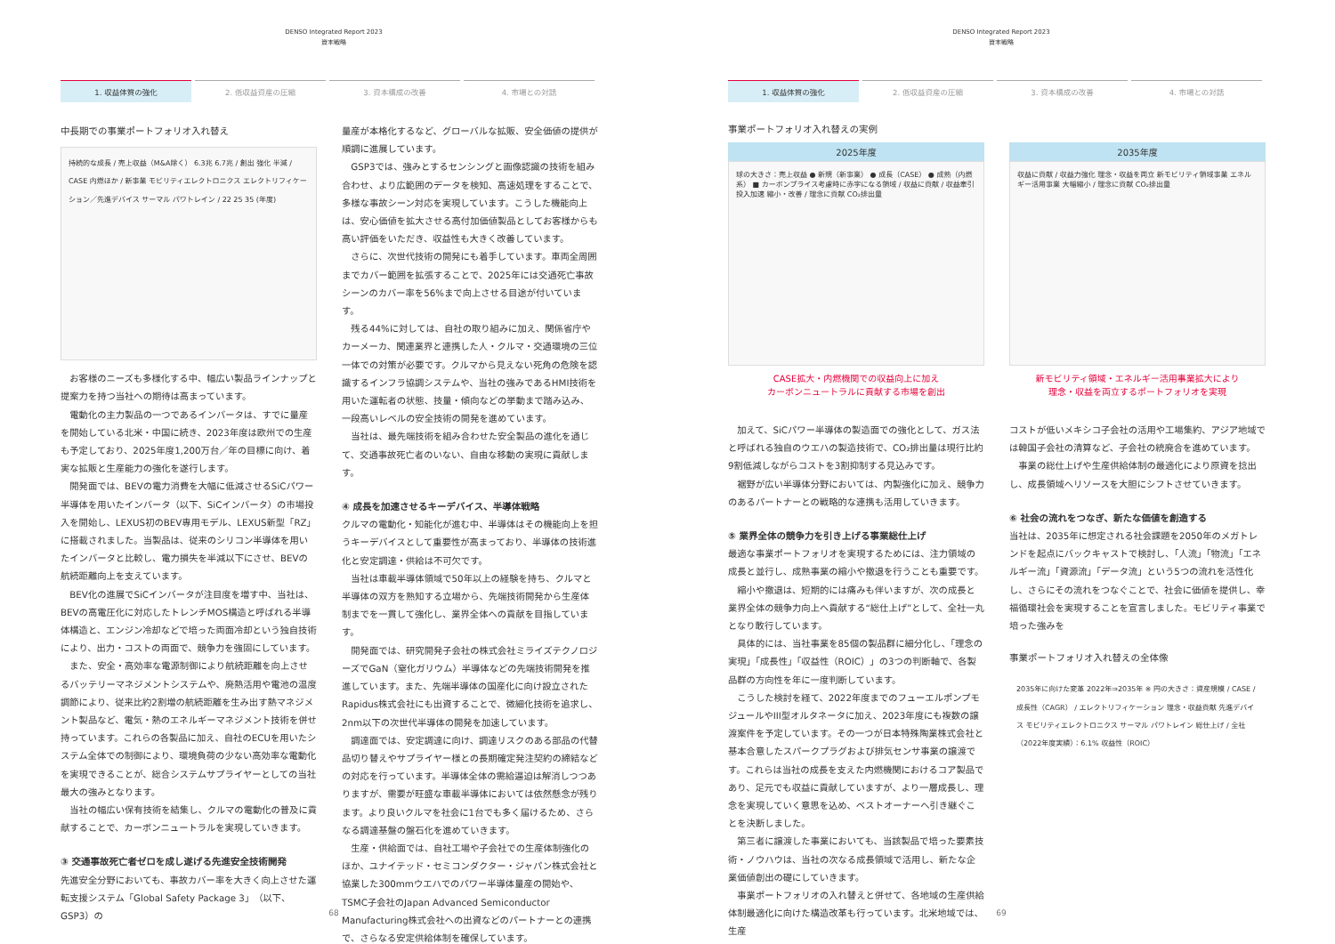DENSO Integrated Report 2023
資本戦略
1. 収益体質の強化 2. 低収益資産の圧縮 3. 資本構成の改善 4. 市場との対話
中長期での事業ポートフォリオ入れ替え
持続的な成長 / 売上収益（M&A除く） 6.3兆 6.7兆 / 創出 強化 半減 / CASE 内燃ほか / 新事業 モビリティエレクトロニクス エレクトリフィケーション／先進デバイス サーマル パワトレイン / 22 25 35 (年度)
お客様のニーズも多様化する中、幅広い製品ラインナップと提案力を持つ当社への期待は高まっています。
電動化の主力製品の一つであるインバータは、すでに量産を開始している北米・中国に続き、2023年度は欧州での生産も予定しており、2025年度1,200万台／年の目標に向け、着実な拡販と生産能力の強化を遂行します。
開発面では、BEVの電力消費を大幅に低減させるSiCパワー半導体を用いたインバータ（以下、SiCインバータ）の市場投入を開始し、LEXUS初のBEV専用モデル、LEXUS新型「RZ」に搭載されました。当製品は、従来のシリコン半導体を用いたインバータと比較し、電力損失を半減以下にさせ、BEVの航続距離向上を支えています。
BEV化の進展でSiCインバータが注目度を増す中、当社は、BEVの高電圧化に対応したトレンチMOS構造と呼ばれる半導体構造と、エンジン冷却などで培った両面冷却という独自技術により、出力・コストの両面で、競争力を強固にしています。
また、安全・高効率な電源制御により航続距離を向上させるバッテリーマネジメントシステムや、廃熱活用や電池の温度調節により、従来比約2割増の航続距離を生み出す熱マネジメント製品など、電気・熱のエネルギーマネジメント技術を併せ持っています。これらの各製品に加え、自社のECUを用いたシステム全体での制御により、環境負荷の少ない高効率な電動化を実現できることが、総合システムサプライヤーとしての当社最大の強みとなります。
当社の幅広い保有技術を結集し、クルマの電動化の普及に貢献することで、カーボンニュートラルを実現していきます。
③ 交通事故死亡者ゼロを成し遂げる先進安全技術開発
先進安全分野においても、事故カバー率を大きく向上させた運転支援システム「Global Safety Package 3」（以下、GSP3）の
量産が本格化するなど、グローバルな拡販、安全価値の提供が順調に進展しています。
GSP3では、強みとするセンシングと画像認識の技術を組み合わせ、より広範囲のデータを検知、高速処理をすることで、多様な事故シーン対応を実現しています。こうした機能向上は、安心価値を拡大させる高付加価値製品としてお客様からも高い評価をいただき、収益性も大きく改善しています。
さらに、次世代技術の開発にも着手しています。車両全周囲までカバー範囲を拡張することで、2025年には交通死亡事故シーンのカバー率を56%まで向上させる目途が付いています。
残る44%に対しては、自社の取り組みに加え、関係省庁やカーメーカ、関連業界と連携した人・クルマ・交通環境の三位一体での対策が必要です。クルマから見えない死角の危険を認識するインフラ協調システムや、当社の強みであるHMI技術を用いた運転者の状態、技量・傾向などの挙動まで踏み込み、一段高いレベルの安全技術の開発を進めています。
当社は、最先端技術を組み合わせた安全製品の進化を通じて、交通事故死亡者のいない、自由な移動の実現に貢献します。
④ 成長を加速させるキーデバイス、半導体戦略
クルマの電動化・知能化が進む中、半導体はその機能向上を担うキーデバイスとして重要性が高まっており、半導体の技術進化と安定調達・供給は不可欠です。
当社は車載半導体領域で50年以上の経験を持ち、クルマと半導体の双方を熟知する立場から、先端技術開発から生産体制までを一貫して強化し、業界全体への貢献を目指しています。
開発面では、研究開発子会社の株式会社ミライズテクノロジーズでGaN（窒化ガリウム）半導体などの先端技術開発を推進しています。また、先端半導体の国産化に向け設立されたRapidus株式会社にも出資することで、微細化技術を追求し、2nm以下の次世代半導体の開発を加速しています。
調達面では、安定調達に向け、調達リスクのある部品の代替品切り替えやサプライヤー様との長期確定発注契約の締結などの対応を行っています。半導体全体の需給逼迫は解消しつつありますが、需要が旺盛な車載半導体においては依然懸念が残ります。より良いクルマを社会に1台でも多く届けるため、さらなる調達基盤の盤石化を進めていきます。
生産・供給面では、自社工場や子会社での生産体制強化のほか、ユナイテッド・セミコンダクター・ジャパン株式会社と協業した300mmウエハでのパワー半導体量産の開始や、TSMC子会社のJapan Advanced Semiconductor Manufacturing株式会社への出資などのパートナーとの連携で、さらなる安定供給体制を確保しています。
68
DENSO Integrated Report 2023
資本戦略
1. 収益体質の強化 2. 低収益資産の圧縮 3. 資本構成の改善 4. 市場との対話
事業ポートフォリオ入れ替えの実例
2025年度
球の大きさ：売上収益 ● 新規（新事業） ● 成長（CASE） ● 成熟（内燃系） ■ カーボンプライス考慮時に赤字になる領域 / 収益に貢献 / 収益牽引 投入加速 縮小・改善 / 理念に貢献 CO₂排出量
CASE拡大・内燃機関での収益向上に加え
カーボンニュートラルに貢献する市場を創出
2035年度
収益に貢献 / 収益力強化 理念・収益を両立 新モビリティ領域事業 エネルギー活用事業 大幅縮小 / 理念に貢献 CO₂排出量
新モビリティ領域・エネルギー活用事業拡大により
理念・収益を両立するポートフォリオを実現
加えて、SiCパワー半導体の製造面での強化として、ガス法と呼ばれる独自のウエハの製造技術で、CO₂排出量は現行比約9割低減しながらコストを3割抑制する見込みです。
裾野が広い半導体分野においては、内製強化に加え、競争力のあるパートナーとの戦略的な連携も活用していきます。
⑤ 業界全体の競争力を引き上げる事業総仕上げ
最適な事業ポートフォリオを実現するためには、注力領域の成長と並行し、成熟事業の縮小や撤退を行うことも重要です。
縮小や撤退は、短期的には痛みも伴いますが、次の成長と業界全体の競争力向上へ貢献する“総仕上げ”として、全社一丸となり敢行しています。
具体的には、当社事業を85個の製品群に細分化し、「理念の実現」「成長性」「収益性（ROIC）」の3つの判断軸で、各製品群の方向性を年に一度判断しています。
こうした検討を経て、2022年度までのフューエルポンプモジュールやIII型オルタネータに加え、2023年度にも複数の譲渡案件を予定しています。その一つが日本特殊陶業株式会社と基本合意したスパークプラグおよび排気センサ事業の譲渡です。これらは当社の成長を支えた内燃機関におけるコア製品であり、足元でも収益に貢献していますが、より一層成長し、理念を実現していく意思を込め、ベストオーナーへ引き継ぐことを決断しました。
第三者に譲渡した事業においても、当該製品で培った要素技術・ノウハウは、当社の次なる成長領域で活用し、新たな企業価値創出の礎にしていきます。
事業ポートフォリオの入れ替えと併せて、各地域の生産供給体制最適化に向けた構造改革も行っています。北米地域では、生産
コストが低いメキシコ子会社の活用や工場集約、アジア地域では韓国子会社の清算など、子会社の統廃合を進めています。
事業の総仕上げや生産供給体制の最適化により原資を捻出し、成長領域へリソースを大胆にシフトさせていきます。
⑥ 社会の流れをつなぎ、新たな価値を創造する
当社は、2035年に想定される社会課題を2050年のメガトレンドを起点にバックキャストで検討し、「人流」「物流」「エネルギー流」「資源流」「データ流」という5つの流れを活性化し、さらにその流れをつなぐことで、社会に価値を提供し、幸福循環社会を実現することを宣言しました。モビリティ事業で培った強みを
事業ポートフォリオ入れ替えの全体像
2035年に向けた変革 2022年⇒2035年 ※ 円の大きさ：資産規模 / CASE / 成長性（CAGR） / エレクトリフィケーション 理念・収益貢献 先進デバイス モビリティエレクトロニクス サーマル パワトレイン 総仕上げ / 全社（2022年度実績）：6.1% 収益性（ROIC）
69